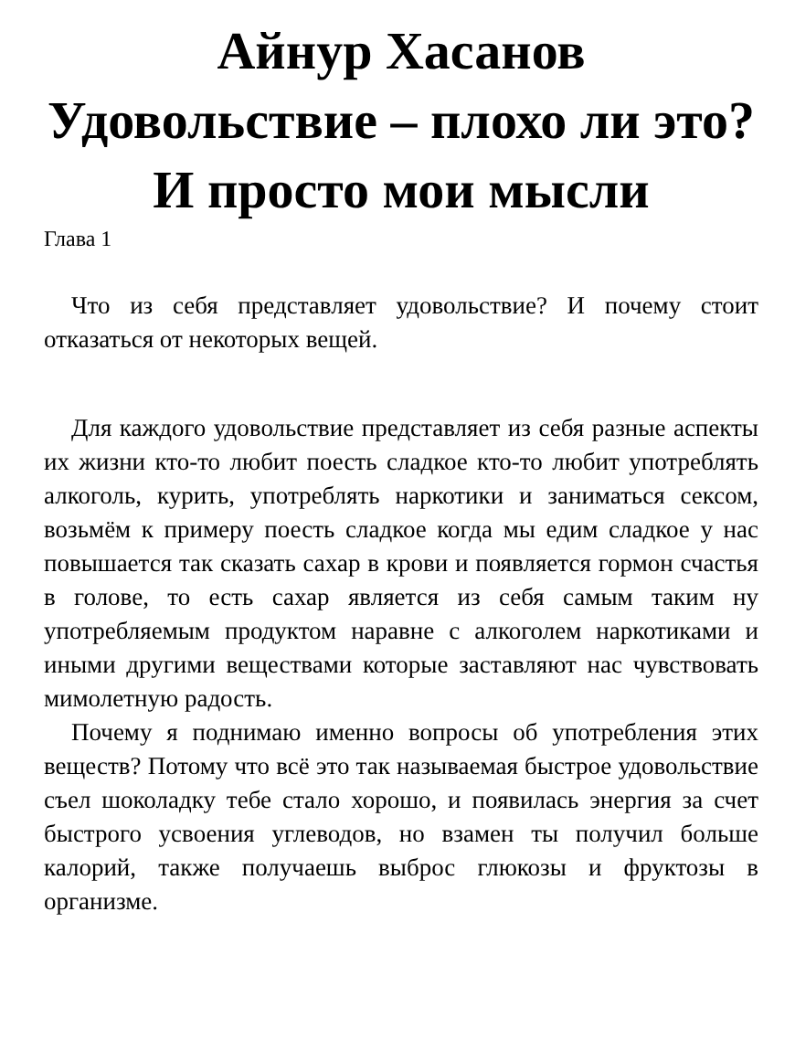Айнур Хасанов
Удовольствие – плохо ли это? И просто мои мысли
Глава 1
Что из себя представляет удовольствие? И почему стоит отказаться от некоторых вещей.
Для каждого удовольствие представляет из себя разные аспекты их жизни кто-то любит поесть сладкое кто-то любит употреблять алкоголь, курить, употреблять наркотики и заниматься сексом, возьмём к примеру поесть сладкое когда мы едим сладкое у нас повышается так сказать сахар в крови и появляется гормон счастья в голове, то есть сахар является из себя самым таким ну употребляемым продуктом наравне с алкоголем наркотиками и иными другими веществами которые заставляют нас чувствовать мимолетную радость.
Почему я поднимаю именно вопросы об употребления этих веществ? Потому что всё это так называемая быстрое удовольствие съел шоколадку тебе стало хорошо, и появилась энергия за счет быстрого усвоения углеводов, но взамен ты получил больше калорий, также получаешь выброс глюкозы и фруктозы в организме.